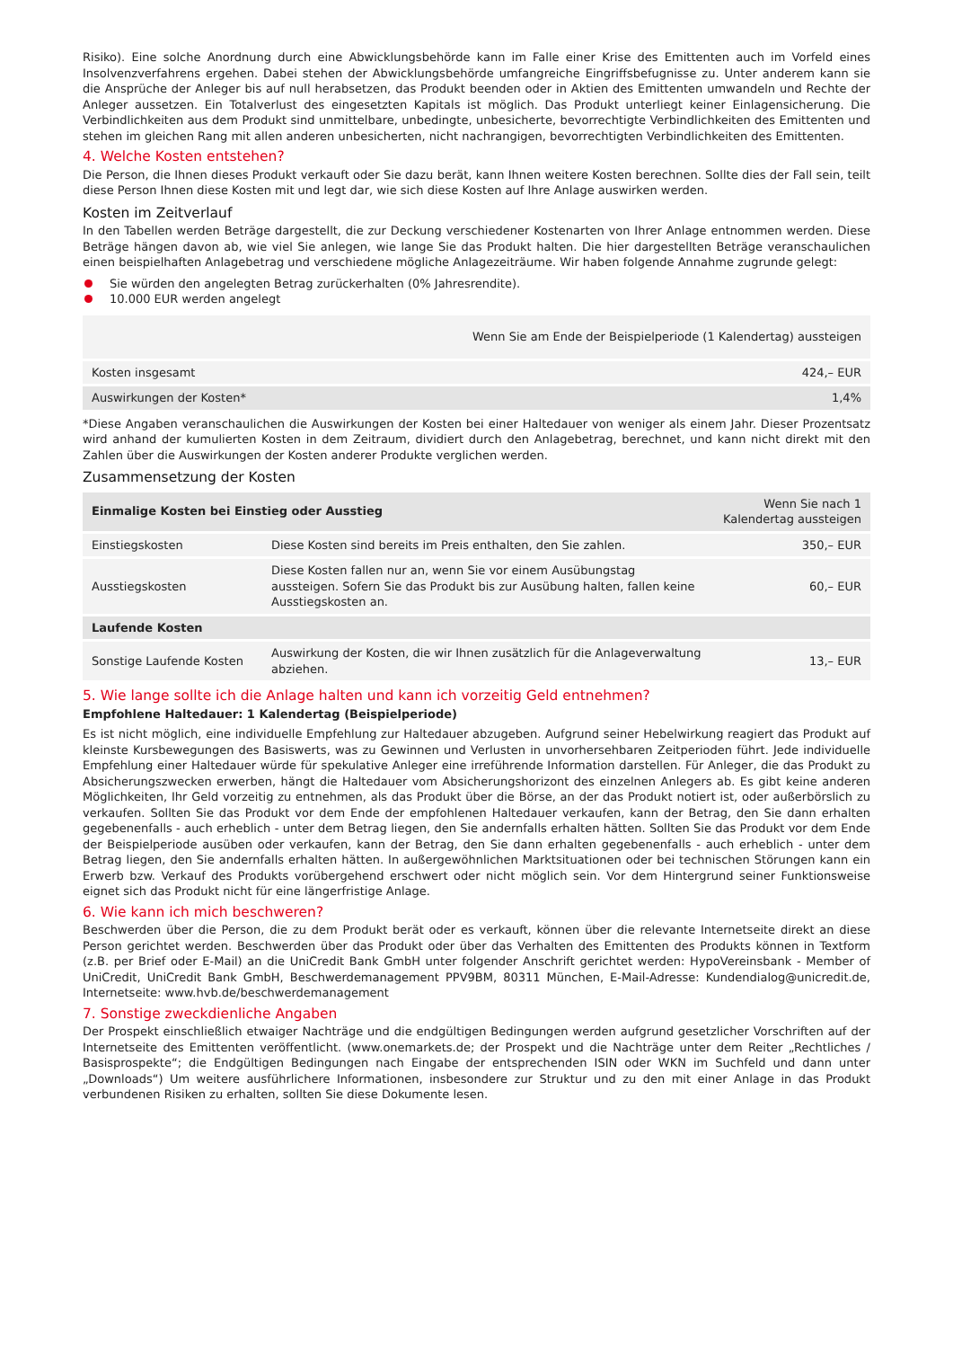Risiko). Eine solche Anordnung durch eine Abwicklungsbehörde kann im Falle einer Krise des Emittenten auch im Vorfeld eines Insolvenzverfahrens ergehen. Dabei stehen der Abwicklungsbehörde umfangreiche Eingriffsbefugnisse zu. Unter anderem kann sie die Ansprüche der Anleger bis auf null herabsetzen, das Produkt beenden oder in Aktien des Emittenten umwandeln und Rechte der Anleger aussetzen. Ein Totalverlust des eingesetzten Kapitals ist möglich. Das Produkt unterliegt keiner Einlagensicherung. Die Verbindlichkeiten aus dem Produkt sind unmittelbare, unbedingte, unbesicherte, bevorrechtigte Verbindlichkeiten des Emittenten und stehen im gleichen Rang mit allen anderen unbesicherten, nicht nachrangigen, bevorrechtigten Verbindlichkeiten des Emittenten.
4. Welche Kosten entstehen?
Die Person, die Ihnen dieses Produkt verkauft oder Sie dazu berät, kann Ihnen weitere Kosten berechnen. Sollte dies der Fall sein, teilt diese Person Ihnen diese Kosten mit und legt dar, wie sich diese Kosten auf Ihre Anlage auswirken werden.
Kosten im Zeitverlauf
In den Tabellen werden Beträge dargestellt, die zur Deckung verschiedener Kostenarten von Ihrer Anlage entnommen werden. Diese Beträge hängen davon ab, wie viel Sie anlegen, wie lange Sie das Produkt halten. Die hier dargestellten Beträge veranschaulichen einen beispielhaften Anlagebetrag und verschiedene mögliche Anlagezeiträume. Wir haben folgende Annahme zugrunde gelegt:
Sie würden den angelegten Betrag zurückerhalten (0% Jahresrendite).
10.000 EUR werden angelegt
| | Wenn Sie am Ende der Beispielperiode (1 Kalendertag) aussteigen |
| --- | --- |
| Kosten insgesamt | 424,– EUR |
| Auswirkungen der Kosten* | 1,4% |
*Diese Angaben veranschaulichen die Auswirkungen der Kosten bei einer Haltedauer von weniger als einem Jahr. Dieser Prozentsatz wird anhand der kumulierten Kosten in dem Zeitraum, dividiert durch den Anlagebetrag, berechnet, und kann nicht direkt mit den Zahlen über die Auswirkungen der Kosten anderer Produkte verglichen werden.
Zusammensetzung der Kosten
| Einmalige Kosten bei Einstieg oder Ausstieg | | Wenn Sie nach 1 Kalendertag aussteigen |
| --- | --- | --- |
| Einstiegskosten | Diese Kosten sind bereits im Preis enthalten, den Sie zahlen. | 350,– EUR |
| Ausstiegskosten | Diese Kosten fallen nur an, wenn Sie vor einem Ausübungstag aussteigen. Sofern Sie das Produkt bis zur Ausübung halten, fallen keine Ausstiegskosten an. | 60,– EUR |
| Laufende Kosten | | |
| Sonstige Laufende Kosten | Auswirkung der Kosten, die wir Ihnen zusätzlich für die Anlageverwaltung abziehen. | 13,– EUR |
5. Wie lange sollte ich die Anlage halten und kann ich vorzeitig Geld entnehmen?
Empfohlene Haltedauer: 1 Kalendertag (Beispielperiode)
Es ist nicht möglich, eine individuelle Empfehlung zur Haltedauer abzugeben. Aufgrund seiner Hebelwirkung reagiert das Produkt auf kleinste Kursbewegungen des Basiswerts, was zu Gewinnen und Verlusten in unvorhersehbaren Zeitperioden führt. Jede individuelle Empfehlung einer Haltedauer würde für spekulative Anleger eine irreführende Information darstellen. Für Anleger, die das Produkt zu Absicherungszwecken erwerben, hängt die Haltedauer vom Absicherungshorizont des einzelnen Anlegers ab. Es gibt keine anderen Möglichkeiten, Ihr Geld vorzeitig zu entnehmen, als das Produkt über die Börse, an der das Produkt notiert ist, oder außerbörslich zu verkaufen. Sollten Sie das Produkt vor dem Ende der empfohlenen Haltedauer verkaufen, kann der Betrag, den Sie dann erhalten gegebenenfalls - auch erheblich - unter dem Betrag liegen, den Sie andernfalls erhalten hätten. Sollten Sie das Produkt vor dem Ende der Beispielperiode ausüben oder verkaufen, kann der Betrag, den Sie dann erhalten gegebenenfalls - auch erheblich - unter dem Betrag liegen, den Sie andernfalls erhalten hätten. In außergewöhnlichen Marktsituationen oder bei technischen Störungen kann ein Erwerb bzw. Verkauf des Produkts vorübergehend erschwert oder nicht möglich sein. Vor dem Hintergrund seiner Funktionsweise eignet sich das Produkt nicht für eine längerfristige Anlage.
6. Wie kann ich mich beschweren?
Beschwerden über die Person, die zu dem Produkt berät oder es verkauft, können über die relevante Internetseite direkt an diese Person gerichtet werden. Beschwerden über das Produkt oder über das Verhalten des Emittenten des Produkts können in Textform (z.B. per Brief oder E-Mail) an die UniCredit Bank GmbH unter folgender Anschrift gerichtet werden: HypoVereinsbank - Member of UniCredit, UniCredit Bank GmbH, Beschwerdemanagement PPV9BM, 80311 München, E-Mail-Adresse: Kundendialog@unicredit.de, Internetseite: www.hvb.de/beschwerdemanagement
7. Sonstige zweckdienliche Angaben
Der Prospekt einschließlich etwaiger Nachträge und die endgültigen Bedingungen werden aufgrund gesetzlicher Vorschriften auf der Internetseite des Emittenten veröffentlicht. (www.onemarkets.de; der Prospekt und die Nachträge unter dem Reiter „Rechtliches / Basisprospekte“; die Endgültigen Bedingungen nach Eingabe der entsprechenden ISIN oder WKN im Suchfeld und dann unter „Downloads“) Um weitere ausführlichere Informationen, insbesondere zur Struktur und zu den mit einer Anlage in das Produkt verbundenen Risiken zu erhalten, sollten Sie diese Dokumente lesen.